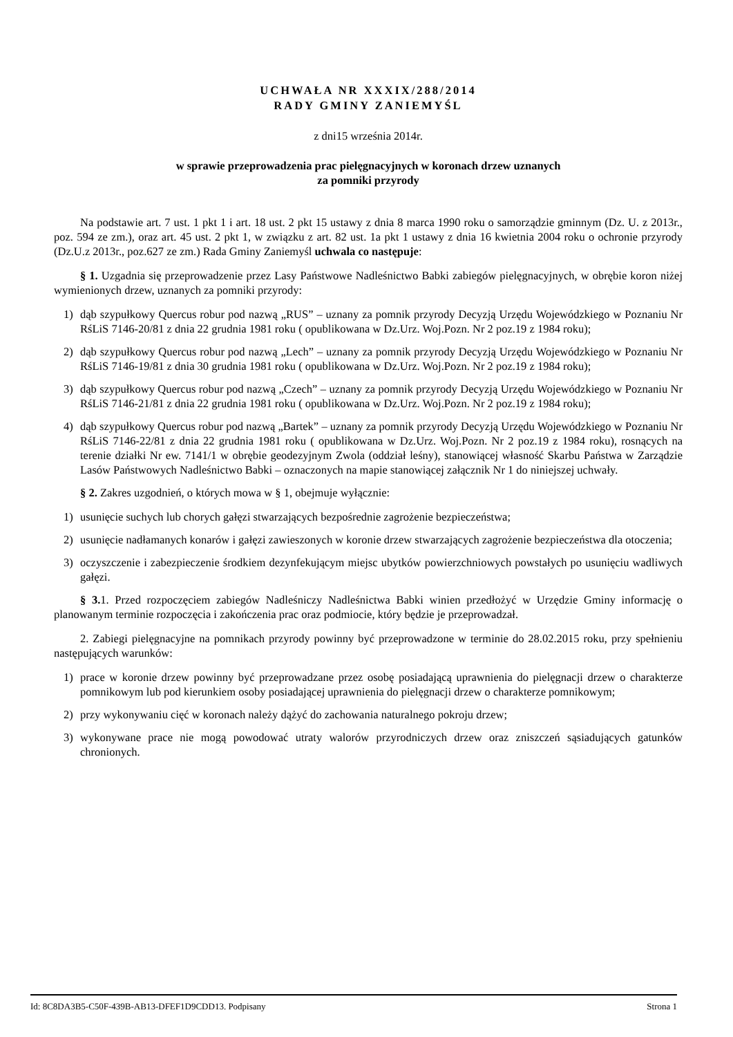UCHWAŁA NR XXXIX/288/2014
RADY GMINY ZANIEMYŚL
z dni15 września 2014r.
w sprawie przeprowadzenia prac pielęgnacyjnych w koronach drzew uznanych
za pomniki przyrody
Na podstawie art. 7 ust. 1 pkt 1 i art. 18 ust. 2 pkt 15 ustawy z dnia 8 marca 1990 roku o samorządzie gminnym (Dz. U. z 2013r., poz. 594 ze zm.), oraz art. 45 ust. 2 pkt 1, w związku z art. 82 ust. 1a pkt 1 ustawy z dnia 16 kwietnia 2004 roku o ochronie przyrody (Dz.U.z 2013r., poz.627 ze zm.) Rada Gminy Zaniemyśl uchwala co następuje:
§ 1. Uzgadnia się przeprowadzenie przez Lasy Państwowe Nadleśnictwo Babki zabiegów pielęgnacyjnych, w obrębie koron niżej wymienionych drzew, uznanych za pomniki przyrody:
1) dąb szypułkowy Quercus robur pod nazwą „RUS” – uznany za pomnik przyrody Decyzją Urzędu Wojewódzkiego w Poznaniu Nr RśLiS 7146-20/81 z dnia 22 grudnia 1981 roku ( opublikowana w Dz.Urz. Woj.Pozn. Nr 2 poz.19 z 1984 roku);
2) dąb szypułkowy Quercus robur pod nazwą „Lech” – uznany za pomnik przyrody Decyzją Urzędu Wojewódzkiego w Poznaniu Nr RśLiS 7146-19/81 z dnia 30 grudnia 1981 roku ( opublikowana w Dz.Urz. Woj.Pozn. Nr 2 poz.19 z 1984 roku);
3) dąb szypułkowy Quercus robur pod nazwą „Czech” – uznany za pomnik przyrody Decyzją Urzędu Wojewódzkiego w Poznaniu Nr RśLiS 7146-21/81 z dnia 22 grudnia 1981 roku ( opublikowana w Dz.Urz. Woj.Pozn. Nr 2 poz.19 z 1984 roku);
4) dąb szypułkowy Quercus robur pod nazwą „Bartek” – uznany za pomnik przyrody Decyzją Urzędu Wojewódzkiego w Poznaniu Nr RśLiS 7146-22/81 z dnia 22 grudnia 1981 roku ( opublikowana w Dz.Urz. Woj.Pozn. Nr 2 poz.19 z 1984 roku), rosnących na terenie działki Nr ew. 7141/1 w obrębie geodezyjnym Zwola (oddział leśny), stanowiącej własność Skarbu Państwa w Zarządzie Lasów Państwowych Nadleśnictwo Babki – oznaczonych na mapie stanowiącej załącznik Nr 1 do niniejszej uchwały.
§ 2. Zakres uzgodnień, o których mowa w § 1, obejmuje wyłącznie:
1) usunięcie suchych lub chorych gałęzi stwarzających bezpośrednie zagrożenie bezpieczeństwa;
2) usunięcie nadłamanych konarów i gałęzi zawieszonych w koronie drzew stwarzających zagrożenie bezpieczeństwa dla otoczenia;
3) oczyszczenie i zabezpieczenie środkiem dezynfekującym miejsc ubytków powierzchniowych powstałych po usunięciu wadliwych gałęzi.
§ 3. 1. Przed rozpoczęciem zabiegów Nadleśniczy Nadleśnictwa Babki winien przedłożyć w Urzędzie Gminy informację o planowanym terminie rozpoczęcia i zakończenia prac oraz podmiocie, który będzie je przeprowadzał.
2. Zabiegi pielęgnacyjne na pomnikach przyrody powinny być przeprowadzone w terminie do 28.02.2015 roku, przy spełnieniu następujących warunków:
1) prace w koronie drzew powinny być przeprowadzane przez osobę posiadającą uprawnienia do pielęgnacji drzew o charakterze pomnikowym lub pod kierunkiem osoby posiadającej uprawnienia do pielęgnacji drzew o charakterze pomnikowym;
2) przy wykonywaniu cięć w koronach należy dążyć do zachowania naturalnego pokroju drzew;
3) wykonywane prace nie mogą powodować utraty walorów przyrodniczych drzew oraz zniszczeń sąsiadujących gatunków chronionych.
Id: 8C8DA3B5-C50F-439B-AB13-DFEF1D9CDD13. Podpisany Strona 1